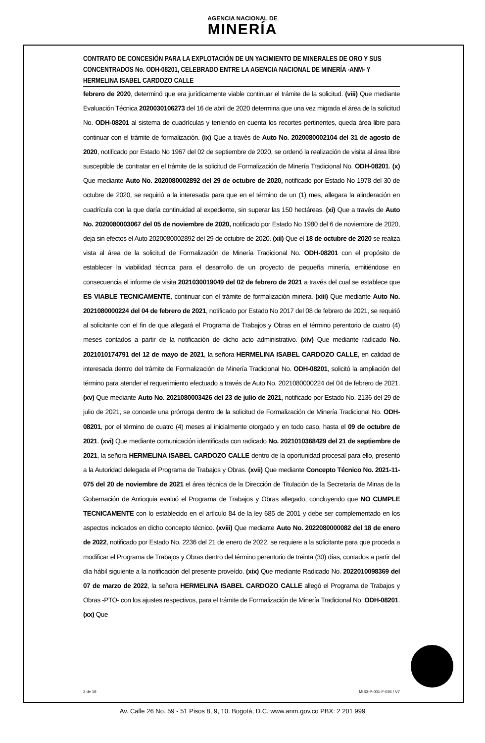AGENCIA NACIONAL DE
MINERÍA
CONTRATO DE CONCESIÓN PARA LA EXPLOTACIÓN DE UN YACIMIENTO DE MINERALES DE ORO Y SUS CONCENTRADOS No. ODH-08201, CELEBRADO ENTRE LA AGENCIA NACIONAL DE MINERÍA -ANM- Y HERMELINA ISABEL CARDOZO CALLE
febrero de 2020, determinó que era jurídicamente viable continuar el trámite de la solicitud. (viii) Que mediante Evaluación Técnica 2020030106273 del 16 de abril de 2020 determina que una vez migrada el área de la solicitud No. ODH-08201 al sistema de cuadrículas y teniendo en cuenta los recortes pertinentes, queda área libre para continuar con el trámite de formalización. (ix) Que a través de Auto No. 2020080002104 del 31 de agosto de 2020, notificado por Estado No 1967 del 02 de septiembre de 2020, se ordenó la realización de visita al área libre susceptible de contratar en el trámite de la solicitud de Formalización de Minería Tradicional No. ODH-08201. (x) Que mediante Auto No. 2020080002892 del 29 de octubre de 2020, notificado por Estado No 1978 del 30 de octubre de 2020, se requirió a la interesada para que en el término de un (1) mes, allegara la alinderación en cuadrícula con la que daría continuidad al expediente, sin superar las 150 hectáreas. (xi) Que a través de Auto No. 2020080003067 del 05 de noviembre de 2020, notificado por Estado No 1980 del 6 de noviembre de 2020, deja sin efectos el Auto 2020080002892 del 29 de octubre de 2020. (xii) Que el 18 de octubre de 2020 se realiza vista al área de la solicitud de Formalización de Minería Tradicional No. ODH-08201 con el propósito de establecer la viabilidad técnica para el desarrollo de un proyecto de pequeña minería, emitiéndose en consecuencia el informe de visita 2021030019049 del 02 de febrero de 2021 a través del cual se establece que ES VIABLE TECNICAMENTE, continuar con el trámite de formalización minera. (xiii) Que mediante Auto No. 2021080000224 del 04 de febrero de 2021, notificado por Estado No 2017 del 08 de febrero de 2021, se requirió al solicitante con el fin de que allegará el Programa de Trabajos y Obras en el término perentorio de cuatro (4) meses contados a partir de la notificación de dicho acto administrativo. (xiv) Que mediante radicado No. 2021010174791 del 12 de mayo de 2021, la señora HERMELINA ISABEL CARDOZO CALLE, en calidad de interesada dentro del trámite de Formalización de Minería Tradicional No. ODH-08201, solicitó la ampliación del término para atender el requerimiento efectuado a través de Auto No. 2021080000224 del 04 de febrero de 2021. (xv) Que mediante Auto No. 2021080003426 del 23 de julio de 2021, notificado por Estado No. 2136 del 29 de julio de 2021, se concede una prórroga dentro de la solicitud de Formalización de Minería Tradicional No. ODH-08201, por el término de cuatro (4) meses al inicialmente otorgado y en todo caso, hasta el 09 de octubre de 2021. (xvi) Que mediante comunicación identificada con radicado No. 2021010368429 del 21 de septiembre de 2021, la señora HERMELINA ISABEL CARDOZO CALLE dentro de la oportunidad procesal para ello, presentó a la Autoridad delegada el Programa de Trabajos y Obras. (xvii) Que mediante Concepto Técnico No. 2021-11-075 del 20 de noviembre de 2021 el área técnica de la Dirección de Titulación de la Secretaría de Minas de la Gobernación de Antioquia evaluó el Programa de Trabajos y Obras allegado, concluyendo que NO CUMPLE TECNICAMENTE con lo establecido en el artículo 84 de la ley 685 de 2001 y debe ser complementado en los aspectos indicados en dicho concepto técnico. (xviii) Que mediante Auto No. 2022080000082 del 18 de enero de 2022, notificado por Estado No. 2236 del 21 de enero de 2022, se requiere a la solicitante para que proceda a modificar el Programa de Trabajos y Obras dentro del término perentorio de treinta (30) días, contados a partir del día hábil siguiente a la notificación del presente proveído. (xix) Que mediante Radicado No. 2022010098369 del 07 de marzo de 2022, la señora HERMELINA ISABEL CARDOZO CALLE allegó el Programa de Trabajos y Obras -PTO- con los ajustes respectivos, para el trámite de Formalización de Minería Tradicional No. ODH-08201. (xx) Que
2 de 19 MIS3-P-001-F-026 / V7
Av. Calle 26 No. 59 - 51 Pisos 8, 9, 10. Bogotá, D.C. www.anm.gov.co PBX: 2 201 999